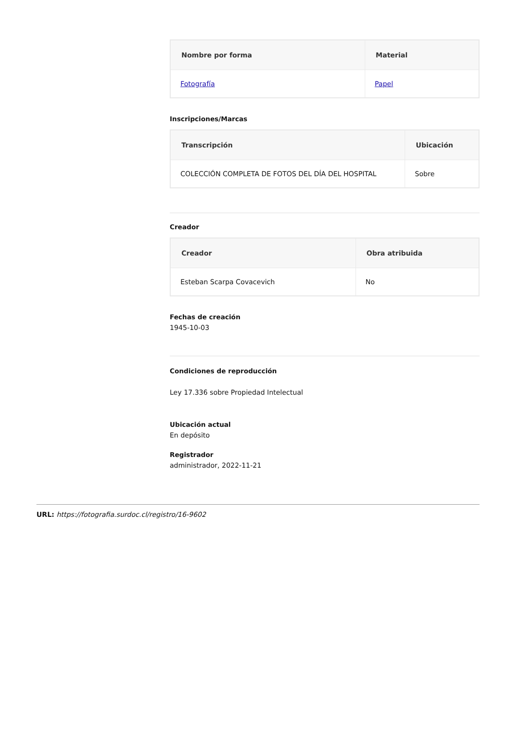| Nombre por forma | Material |
| --- | --- |
| Fotografía | Papel |
Inscripciones/Marcas
| Transcripción | Ubicación |
| --- | --- |
| COLECCIÓN COMPLETA DE FOTOS DEL DÍA DEL HOSPITAL | Sobre |
Creador
| Creador | Obra atribuida |
| --- | --- |
| Esteban Scarpa Covacevich | No |
Fechas de creación
1945-10-03
Condiciones de reproducción
Ley 17.336 sobre Propiedad Intelectual
Ubicación actual
En depósito
Registrador
administrador, 2022-11-21
URL: https://fotografia.surdoc.cl/registro/16-9602